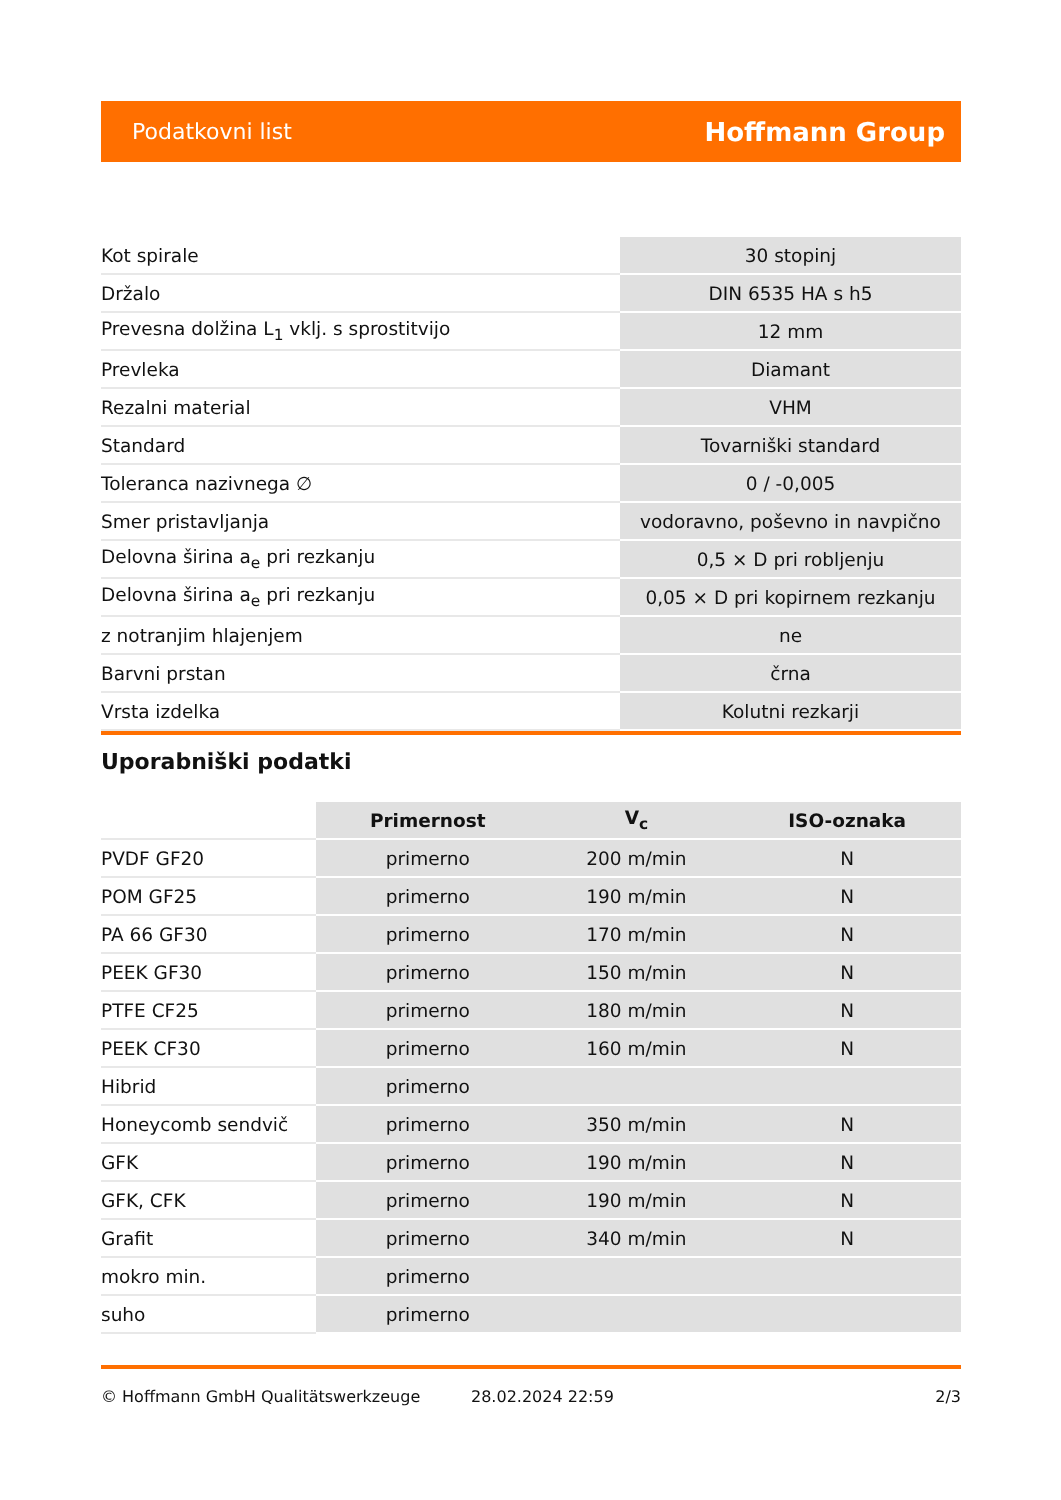Podatkovni list Hoffmann Group
| Kot spirale | 30 stopinj |
| Držalo | DIN 6535 HA s h5 |
| Prevesna dolžina L<sub>1</sub> vklj. s sprostitvijo | 12 mm |
| Prevleka | Diamant |
| Rezalni material | VHM |
| Standard | Tovarniški standard |
| Toleranca nazivnega ∅ | 0 / -0,005 |
| Smer pristavljanja | vodoravno, poševno in navpično |
| Delovna širina a<sub>e</sub> pri rezkanju | 0,5 × D pri robljenju |
| Delovna širina a<sub>e</sub> pri rezkanju | 0,05 × D pri kopirnem rezkanju |
| z notranjim hlajenjem | ne |
| Barvni prstan | črna |
| Vrsta izdelka | Kolutni rezkarji |
Uporabniški podatki
| | Primernost | V<sub>c</sub> | ISO-oznaka |
| --- | --- | --- | --- |
| PVDF GF20 | primerno | 200 m/min | N |
| POM GF25 | primerno | 190 m/min | N |
| PA 66 GF30 | primerno | 170 m/min | N |
| PEEK GF30 | primerno | 150 m/min | N |
| PTFE CF25 | primerno | 180 m/min | N |
| PEEK CF30 | primerno | 160 m/min | N |
| Hibrid | primerno | | |
| Honeycomb sendvič | primerno | 350 m/min | N |
| GFK | primerno | 190 m/min | N |
| GFK, CFK | primerno | 190 m/min | N |
| Grafit | primerno | 340 m/min | N |
| mokro min. | primerno | | |
| suho | primerno | | |
© Hoffmann GmbH Qualitätswerkzeuge 28.02.2024 22:59 2/3